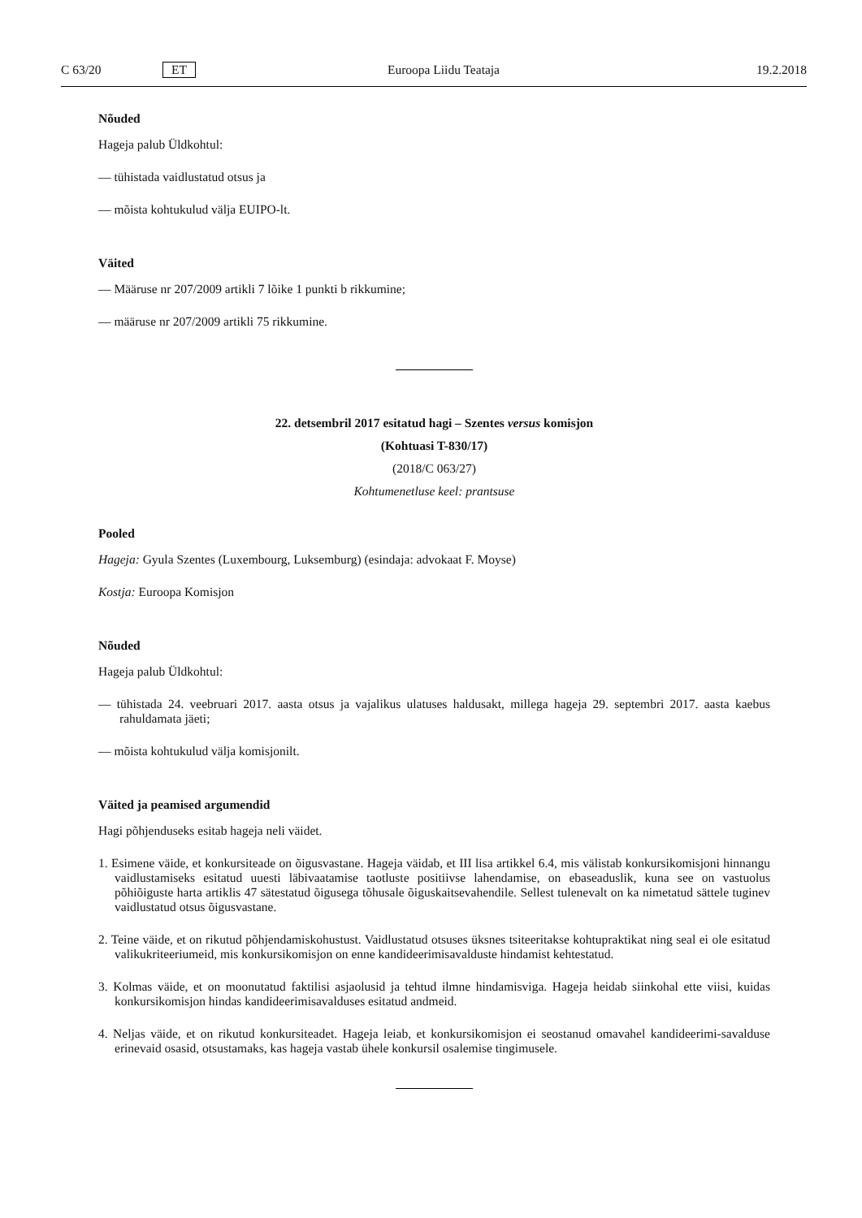C 63/20 ET Euroopa Liidu Teataja 19.2.2018
Nõuded
Hageja palub Üldkohtul:
— tühistada vaidlustatud otsus ja
— mõista kohtukulud välja EUIPO-lt.
Väited
— Määruse nr 207/2009 artikli 7 lõike 1 punkti b rikkumine;
— määruse nr 207/2009 artikli 75 rikkumine.
22. detsembril 2017 esitatud hagi – Szentes versus komisjon
(Kohtuasi T-830/17)
(2018/C 063/27)
Kohtumenetluse keel: prantsuse
Pooled
Hageja: Gyula Szentes (Luxembourg, Luksemburg) (esindaja: advokaat F. Moyse)
Kostja: Euroopa Komisjon
Nõuded
Hageja palub Üldkohtul:
— tühistada 24. veebruari 2017. aasta otsus ja vajalikus ulatuses haldusakt, millega hageja 29. septembri 2017. aasta kaebus rahuldamata jäeti;
— mõista kohtukulud välja komisjonilt.
Väited ja peamised argumendid
Hagi põhjenduseks esitab hageja neli väidet.
1. Esimene väide, et konkursiteade on õigusvastane. Hageja väidab, et III lisa artikkel 6.4, mis välistab konkursikomisjoni hinnangu vaidlustamiseks esitatud uuesti läbivaatamise taotluste positiivse lahendamise, on ebaseaduslik, kuna see on vastuolus põhiõiguste harta artiklis 47 sätestatud õigusega tõhusale õiguskaitsevahendile. Sellest tulenevalt on ka nimetatud sättele tuginev vaidlustatud otsus õigusvastane.
2. Teine väide, et on rikutud põhjendamiskohustust. Vaidlustatud otsuses üksnes tsiteeritakse kohtupraktikat ning seal ei ole esitatud valikukriteeriumeid, mis konkursikomisjon on enne kandideerimisavalduste hindamist kehtestatud.
3. Kolmas väide, et on moonutatud faktilisi asjaolusid ja tehtud ilmne hindamisviga. Hageja heidab siinkohal ette viisi, kuidas konkursikomisjon hindas kandideerimisavalduses esitatud andmeid.
4. Neljas väide, et on rikutud konkursiteadet. Hageja leiab, et konkursikomisjon ei seostanud omavahel kandideerimi-savalduse erinevaid osasid, otsustamaks, kas hageja vastab ühele konkursil osalemise tingimusele.